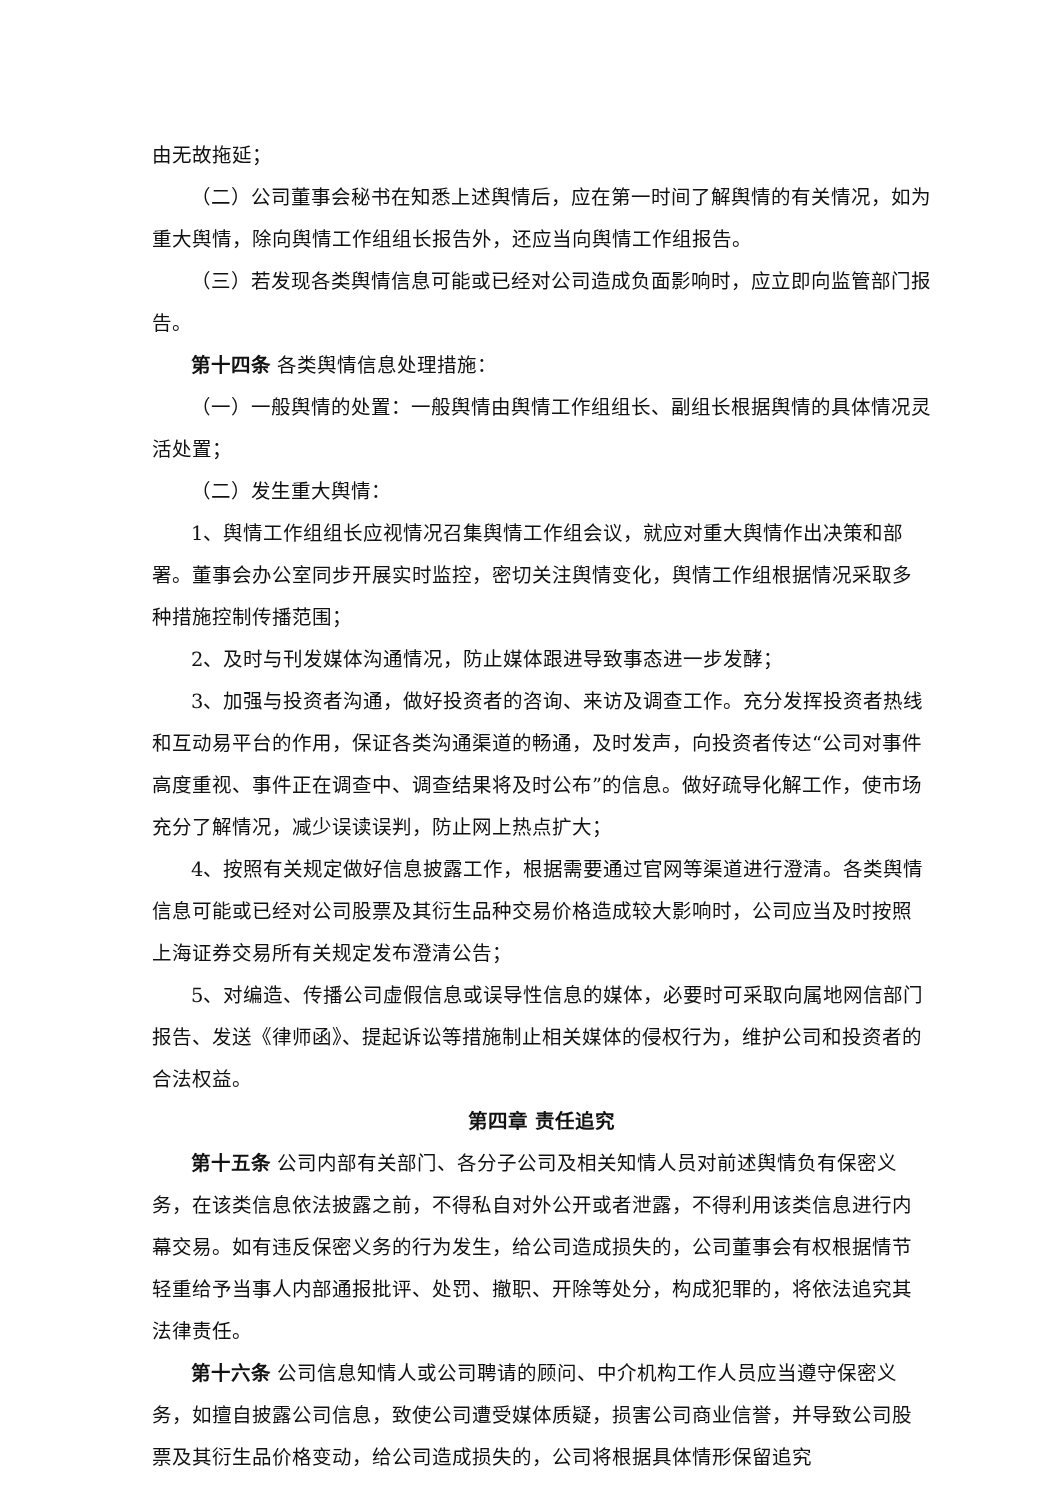由无故拖延；
（二）公司董事会秘书在知悉上述舆情后，应在第一时间了解舆情的有关情况，如为重大舆情，除向舆情工作组组长报告外，还应当向舆情工作组报告。
（三）若发现各类舆情信息可能或已经对公司造成负面影响时，应立即向监管部门报告。
第十四条 各类舆情信息处理措施：
（一）一般舆情的处置：一般舆情由舆情工作组组长、副组长根据舆情的具体情况灵活处置；
（二）发生重大舆情：
1、舆情工作组组长应视情况召集舆情工作组会议，就应对重大舆情作出决策和部署。董事会办公室同步开展实时监控，密切关注舆情变化，舆情工作组根据情况采取多种措施控制传播范围；
2、及时与刊发媒体沟通情况，防止媒体跟进导致事态进一步发酵；
3、加强与投资者沟通，做好投资者的咨询、来访及调查工作。充分发挥投资者热线和互动易平台的作用，保证各类沟通渠道的畅通，及时发声，向投资者传达“公司对事件高度重视、事件正在调查中、调查结果将及时公布”的信息。做好疏导化解工作，使市场充分了解情况，减少误读误判，防止网上热点扩大；
4、按照有关规定做好信息披露工作，根据需要通过官网等渠道进行澄清。各类舆情信息可能或已经对公司股票及其衍生品种交易价格造成较大影响时，公司应当及时按照上海证券交易所有关规定发布澄清公告；
5、对编造、传播公司虚假信息或误导性信息的媒体，必要时可采取向属地网信部门报告、发送《律师函》、提起诉讼等措施制止相关媒体的侵权行为，维护公司和投资者的合法权益。
第四章 责任追究
第十五条 公司内部有关部门、各分子公司及相关知情人员对前述舆情负有保密义务，在该类信息依法披露之前，不得私自对外公开或者泄露，不得利用该类信息进行内幕交易。如有违反保密义务的行为发生，给公司造成损失的，公司董事会有权根据情节轻重给予当事人内部通报批评、处罚、撤职、开除等处分，构成犯罪的，将依法追究其法律责任。
第十六条 公司信息知情人或公司聘请的顾问、中介机构工作人员应当遵守保密义务，如擅自披露公司信息，致使公司遭受媒体质疑，损害公司商业信誉，并导致公司股票及其衍生品价格变动，给公司造成损失的，公司将根据具体情形保留追究